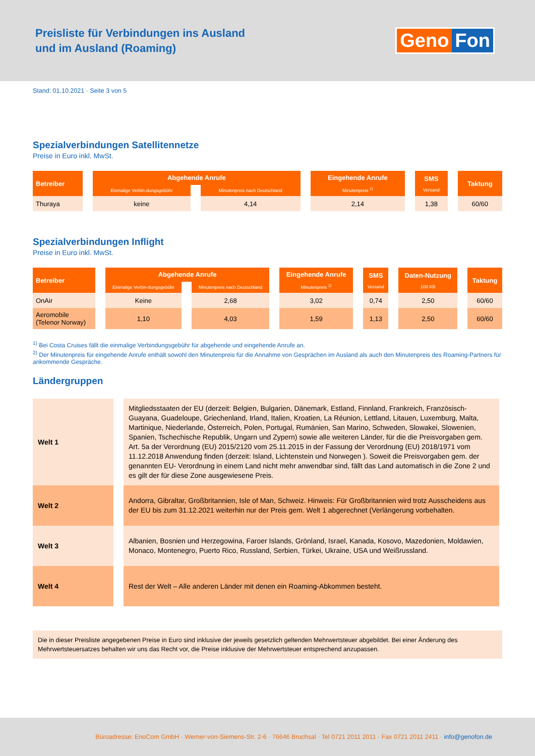Preisliste für Verbindungen ins Ausland
und im Ausland (Roaming)
Geno Fon
Stand: 01.10.2021 · Seite 3 von 5
Spezialverbindungen Satellitennetze
Preise in Euro inkl. MwSt.
| Betreiber | Abgehende Anrufe | | Eingehende Anrufe Minutenpreis <sup>2)</sup> | SMS Versand | Taktung |
| --- | --- | --- | --- | --- | --- |
| | Einmalige Verbin-dungsgebühr | Minutenpreis nach Deutschland | | | |
| Thuraya | keine | 4,14 | 2,14 | 1,38 | 60/60 |
Spezialverbindungen Inflight
Preise in Euro inkl. MwSt.
| Betreiber | Abgehende Anrufe | | Eingehende Anrufe Minutenpreis <sup>2)</sup> | SMS Versand | Daten-Nutzung 100 KB | Taktung |
| --- | --- | --- | --- | --- | --- | --- |
| | Einmalige Verbin-dungsgebühr | Minutenpreis nach Deutschland | | | | |
| OnAir | Keine | 2,68 | 3,02 | 0,74 | 2,50 | 60/60 |
| Aeromobile (Telenor Norway) | 1,10 | 4,03 | 1,59 | 1,13 | 2,50 | 60/60 |
<sup>1)</sup> Bei Costa Cruises fällt die einmalige Verbindungsgebühr für abgehende und eingehende Anrufe an.
<sup>2)</sup> Der Minutenpreis für eingehende Anrufe enthält sowohl den Minutenpreis für die Annahme von Gesprächen im Ausland als auch den Minutenpreis des Roaming-Partners für ankommende Gespräche.
Ländergruppen
| Welt 1 | Mitgliedsstaaten der EU (derzeit: Belgien, Bulgarien, Dänemark, Estland, Finnland, Frankreich, Französisch-Guayana, Guadeloupe, Griechenland, Irland, Italien, Kroatien, La Réunion, Lettland, Litauen, Luxemburg, Malta, Martinique, Niederlande, Österreich, Polen, Portugal, Rumänien, San Marino, Schweden, Slowakei, Slowenien, Spanien, Tschechische Republik, Ungarn und Zypern) sowie alle weiteren Länder, für die die Preisvorgaben gem. Art. 5a der Verordnung (EU) 2015/2120 vom 25.11.2015 in der Fassung der Verordnung (EU) 2018/1971 vom 11.12.2018 Anwendung finden (derzeit: Island, Lichtenstein und Norwegen ). Soweit die Preisvorgaben gem. der genannten EU- Verordnung in einem Land nicht mehr anwendbar sind, fällt das Land automatisch in die Zone 2 und es gilt der für diese Zone ausgewiesene Preis. |
| Welt 2 | Andorra, Gibraltar, Großbritannien, Isle of Man, Schweiz. Hinweis: Für Großbritannien wird trotz Ausscheidens aus der EU bis zum 31.12.2021 weiterhin nur der Preis gem. Welt 1 abgerechnet (Verlängerung vorbehalten. |
| Welt 3 | Albanien, Bosnien und Herzegowina, Faroer Islands, Grönland, Israel, Kanada, Kosovo, Mazedonien, Moldawien, Monaco, Montenegro, Puerto Rico, Russland, Serbien, Türkei, Ukraine, USA und Weißrussland. |
| Welt 4 | Rest der Welt – Alle anderen Länder mit denen ein Roaming-Abkommen besteht. |
Die in dieser Preisliste angegebenen Preise in Euro sind inklusive der jeweils gesetzlich geltenden Mehrwertsteuer abgebildet. Bei einer Änderung des Mehrwertsteuersatzes behalten wir uns das Recht vor, die Preise inklusive der Mehrwertsteuer entsprechend anzupassen.
Büroadresse: EnoCom GmbH · Werner-von-Siemens-Str. 2-6 · 76646 Bruchsal · Tel 0721 2011 2011 · Fax 0721 2011 2411 · info@genofon.de